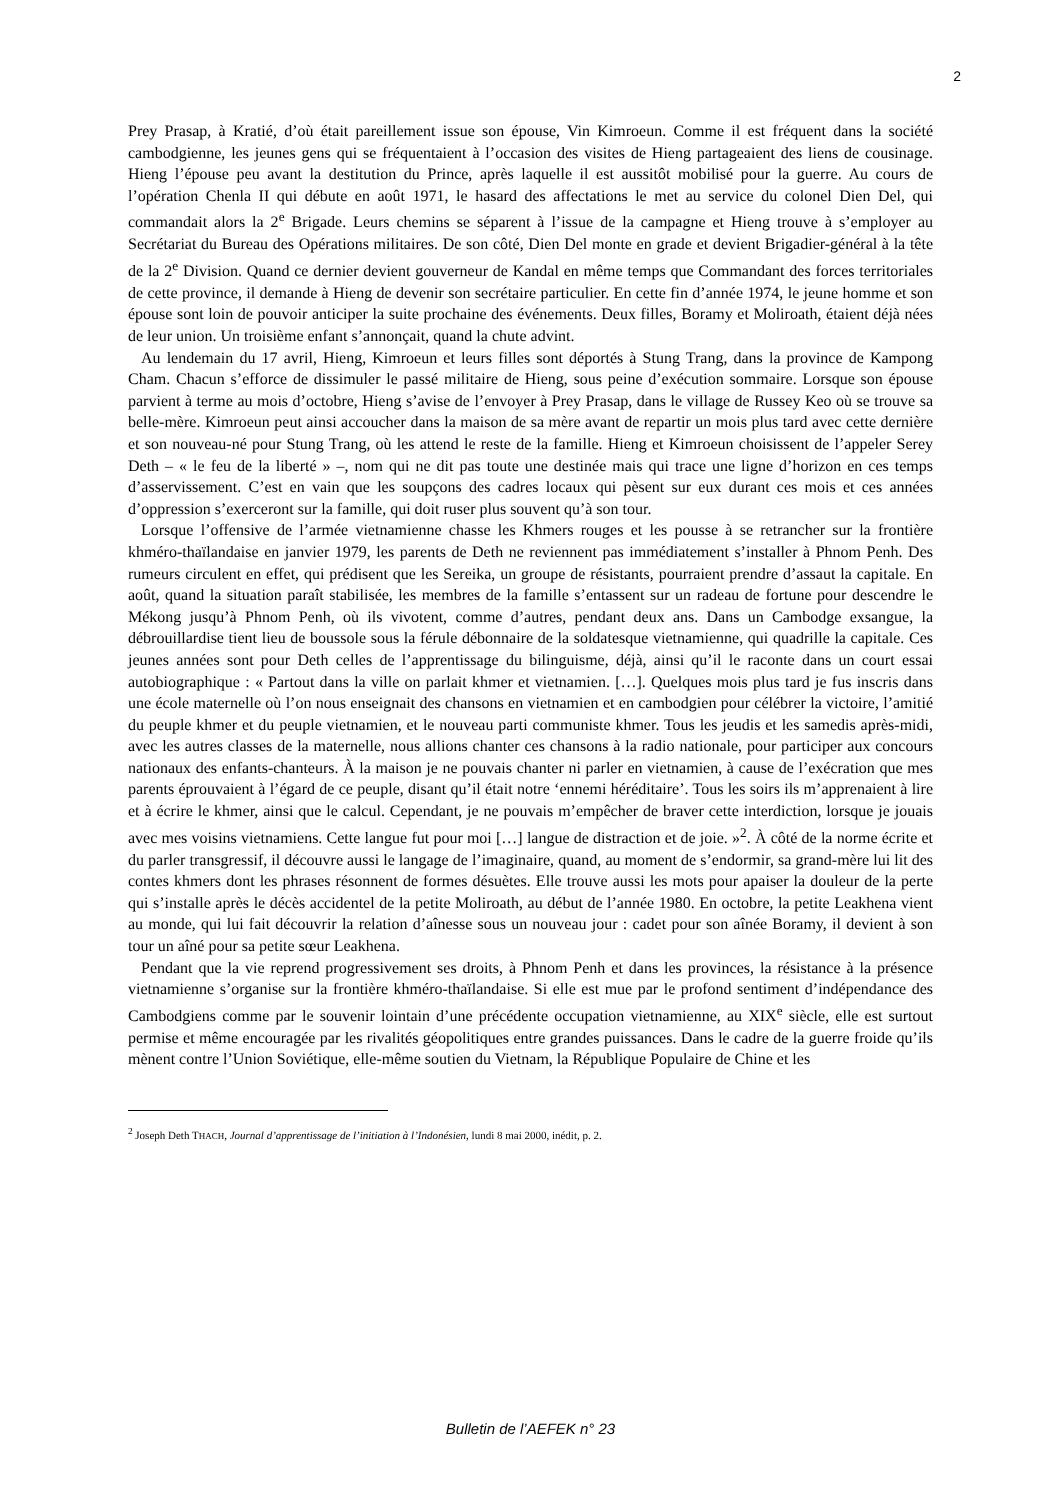2
Prey Prasap, à Kratié, d’où était pareillement issue son épouse, Vin Kimroeun. Comme il est fréquent dans la société cambodgienne, les jeunes gens qui se fréquentaient à l’occasion des visites de Hieng partageaient des liens de cousinage. Hieng l’épouse peu avant la destitution du Prince, après laquelle il est aussitôt mobilisé pour la guerre. Au cours de l’opération Chenla II qui débute en août 1971, le hasard des affectations le met au service du colonel Dien Del, qui commandait alors la 2<sup>e</sup> Brigade. Leurs chemins se séparent à l’issue de la campagne et Hieng trouve à s’employer au Secrétariat du Bureau des Opérations militaires. De son côté, Dien Del monte en grade et devient Brigadier-général à la tête de la 2<sup>e</sup> Division. Quand ce dernier devient gouverneur de Kandal en même temps que Commandant des forces territoriales de cette province, il demande à Hieng de devenir son secrétaire particulier. En cette fin d’année 1974, le jeune homme et son épouse sont loin de pouvoir anticiper la suite prochaine des événements. Deux filles, Boramy et Moliroath, étaient déjà nées de leur union. Un troisième enfant s’annonçait, quand la chute advint.
Au lendemain du 17 avril, Hieng, Kimroeun et leurs filles sont déportés à Stung Trang, dans la province de Kampong Cham. Chacun s’efforce de dissimuler le passé militaire de Hieng, sous peine d’exécution sommaire. Lorsque son épouse parvient à terme au mois d’octobre, Hieng s’avise de l’envoyer à Prey Prasap, dans le village de Russey Keo où se trouve sa belle-mère. Kimroeun peut ainsi accoucher dans la maison de sa mère avant de repartir un mois plus tard avec cette dernière et son nouveau-né pour Stung Trang, où les attend le reste de la famille. Hieng et Kimroeun choisissent de l’appeler Serey Deth – « le feu de la liberté » –, nom qui ne dit pas toute une destinée mais qui trace une ligne d’horizon en ces temps d’asservissement. C’est en vain que les soupçons des cadres locaux qui pèsent sur eux durant ces mois et ces années d’oppression s’exerceront sur la famille, qui doit ruser plus souvent qu’à son tour.
Lorsque l’offensive de l’armée vietnamienne chasse les Khmers rouges et les pousse à se retrancher sur la frontière khméro-thaïlandaise en janvier 1979, les parents de Deth ne reviennent pas immédiatement s’installer à Phnom Penh. Des rumeurs circulent en effet, qui prédisent que les Sereika, un groupe de résistants, pourraient prendre d’assaut la capitale. En août, quand la situation paraît stabilisée, les membres de la famille s’entassent sur un radeau de fortune pour descendre le Mékong jusqu’à Phnom Penh, où ils vivotent, comme d’autres, pendant deux ans. Dans un Cambodge exsangue, la débrouillardise tient lieu de boussole sous la férule débonnaire de la soldatesque vietnamienne, qui quadrille la capitale. Ces jeunes années sont pour Deth celles de l’apprentissage du bilinguisme, déjà, ainsi qu’il le raconte dans un court essai autobiographique : « Partout dans la ville on parlait khmer et vietnamien. […]. Quelques mois plus tard je fus inscris dans une école maternelle où l’on nous enseignait des chansons en vietnamien et en cambodgien pour célébrer la victoire, l’amitié du peuple khmer et du peuple vietnamien, et le nouveau parti communiste khmer. Tous les jeudis et les samedis après-midi, avec les autres classes de la maternelle, nous allions chanter ces chansons à la radio nationale, pour participer aux concours nationaux des enfants-chanteurs. À la maison je ne pouvais chanter ni parler en vietnamien, à cause de l’exécration que mes parents éprouvaient à l’égard de ce peuple, disant qu’il était notre ‘ennemi héréditaire’. Tous les soirs ils m’apprenaient à lire et à écrire le khmer, ainsi que le calcul. Cependant, je ne pouvais m’empêcher de braver cette interdiction, lorsque je jouais avec mes voisins vietnamiens. Cette langue fut pour moi […] langue de distraction et de joie. »<sup>2</sup>. À côté de la norme écrite et du parler transgressif, il découvre aussi le langage de l’imaginaire, quand, au moment de s’endormir, sa grand-mère lui lit des contes khmers dont les phrases résonnent de formes désuètes. Elle trouve aussi les mots pour apaiser la douleur de la perte qui s’installe après le décès accidentel de la petite Moliroath, au début de l’année 1980. En octobre, la petite Leakhena vient au monde, qui lui fait découvrir la relation d’aînesse sous un nouveau jour : cadet pour son aînée Boramy, il devient à son tour un aîné pour sa petite sœur Leakhena.
Pendant que la vie reprend progressivement ses droits, à Phnom Penh et dans les provinces, la résistance à la présence vietnamienne s’organise sur la frontière khméro-thaïlandaise. Si elle est mue par le profond sentiment d’indépendance des Cambodgiens comme par le souvenir lointain d’une précédente occupation vietnamienne, au XIX<sup>e</sup> siècle, elle est surtout permise et même encouragée par les rivalités géopolitiques entre grandes puissances. Dans le cadre de la guerre froide qu’ils mènent contre l’Union Soviétique, elle-même soutien du Vietnam, la République Populaire de Chine et les
<sup>2</sup> Joseph Deth THACH, Journal d’apprentissage de l’initiation à l’Indonésien, lundi 8 mai 2000, inédit, p. 2.
Bulletin de l’AEFEK n° 23